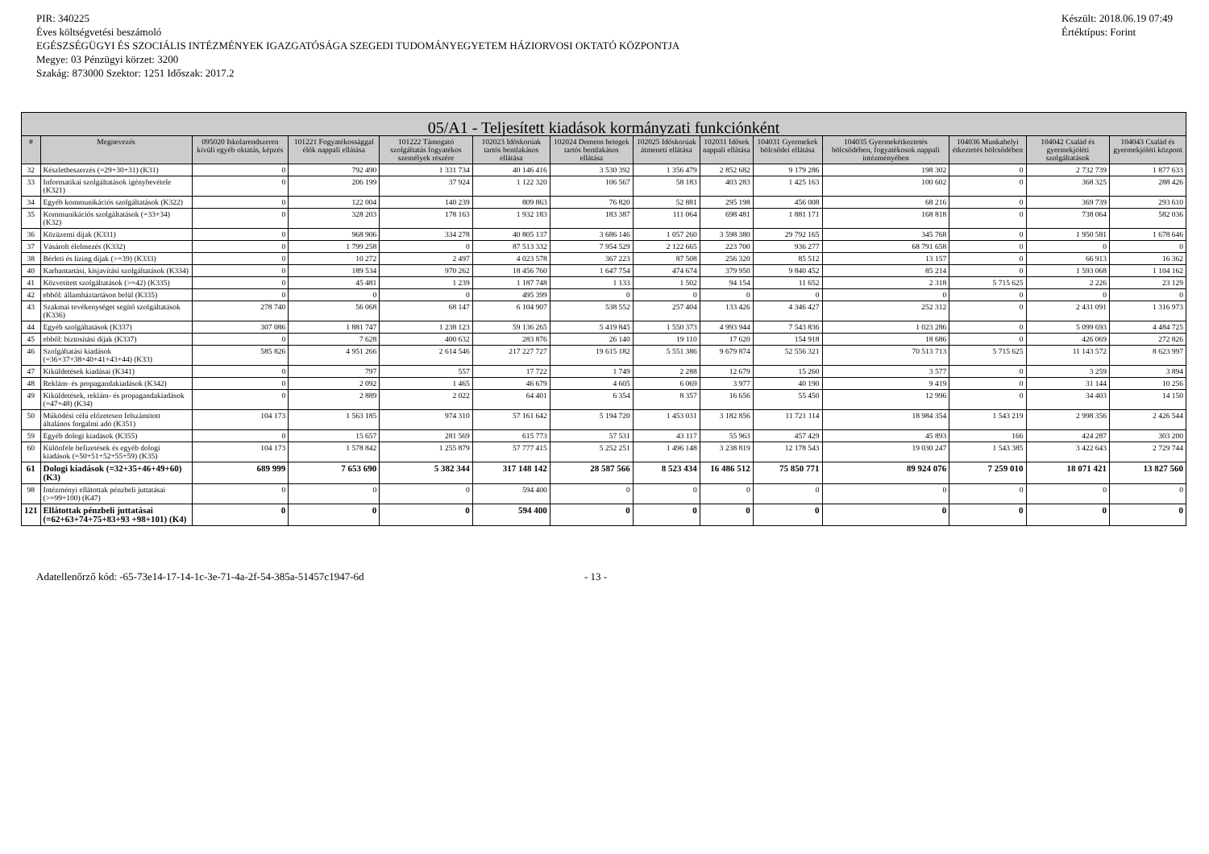PIR: 340225
Éves költségvetési beszámoló
EGÉSZSÉGÜGYI ÉS SZOCIÁLIS INTÉZMÉNYEK IGAZGATÓSÁGA SZEGEDI TUDOMÁNYEGYETEM HÁZIORVOSI OKTATÓ KÖZPONTJA
Megye: 03 Pénzügyi körzet: 3200
Szakág: 873000 Szektor: 1251 Időszak: 2017.2
Készült: 2018.06.19 07:49
Értéktípus: Forint
| 05/A1 - Teljesített kiadások kormányzati funkciónként | | | | | | | | | | | | | |
| --- | --- | --- | --- | --- | --- | --- | --- | --- | --- | --- | --- | --- | --- |
| # | Megnevezés | 095020 Iskolarendszeren kívüli egyéb oktatás, képzés | 101221 Fogyatékossággal élők nappali ellátása | 101222 Támogató szolgáltatás fogyatékos személyek részére | 102023 Időskorúak tartós bentlakásos ellátása | 102024 Demens betegek tartós bentlakásos ellátása | 102025 Időskorúak átmeneti ellátása | 102031 Idősek nappali ellátása | 104031 Gyermekek bölcsődei ellátása | 104035 Gyermekétkeztetés bölcsődében, fogyatékosok nappali intézményében | 104036 Munkahelyi étkeztetés bölcsődében | 104042 Család és gyermekjóléti szolgáltatások | 104043 Család és gyermekjóléti központ |
| 32 | Készletbeszerzés (=29+30+31) (K31) | 0 | 792 490 | 1 331 734 | 40 146 416 | 3 530 392 | 1 356 479 | 2 852 682 | 9 179 286 | 198 302 | 0 | 2 732 739 | 1 877 633 |
| 33 | Informatikai szolgáltatások igénybevétele (K321) | 0 | 206 199 | 37 924 | 1 122 320 | 106 567 | 58 183 | 403 283 | 1 425 163 | 100 602 | 0 | 368 325 | 288 426 |
| 34 | Egyéb kommunikációs szolgáltatások (K322) | 0 | 122 004 | 140 239 | 809 863 | 76 820 | 52 881 | 295 198 | 456 008 | 68 216 | 0 | 369 739 | 293 610 |
| 35 | Kommunikációs szolgáltatások (=33+34) (K32) | 0 | 328 203 | 178 163 | 1 932 183 | 183 387 | 111 064 | 698 481 | 1 881 171 | 168 818 | 0 | 738 064 | 582 036 |
| 36 | Közüzemi díjak (K331) | 0 | 968 906 | 334 278 | 40 805 137 | 3 686 146 | 1 057 260 | 3 598 380 | 29 792 165 | 345 768 | 0 | 1 950 581 | 1 678 646 |
| 37 | Vásárolt élelmezés (K332) | 0 | 1 799 258 | 0 | 87 513 332 | 7 954 529 | 2 122 665 | 223 700 | 936 277 | 68 791 658 | 0 | 0 | 0 |
| 38 | Bérleti és lízing díjak (>=39) (K333) | 0 | 10 272 | 2 497 | 4 023 578 | 367 223 | 87 508 | 256 320 | 85 512 | 13 157 | 0 | 66 913 | 16 362 |
| 40 | Karbantartási, kisjavítási szolgáltatások (K334) | 0 | 189 534 | 970 262 | 18 456 760 | 1 647 754 | 474 674 | 379 950 | 9 840 452 | 85 214 | 0 | 1 593 068 | 1 104 162 |
| 41 | Közvetített szolgáltatások (>=42) (K335) | 0 | 45 481 | 1 239 | 1 187 748 | 1 133 | 1 502 | 94 154 | 11 652 | 2 318 | 5 715 625 | 2 226 | 23 129 |
| 42 | ebből: államháztartáson belül (K335) | 0 | 0 | 0 | 495 399 | 0 | 0 | 0 | 0 | 0 | 0 | 0 | 0 |
| 43 | Szakmai tevékenységet segítő szolgáltatások (K336) | 278 740 | 56 068 | 68 147 | 6 104 907 | 538 552 | 257 404 | 133 426 | 4 346 427 | 252 312 | 0 | 2 431 091 | 1 316 973 |
| 44 | Egyéb szolgáltatások (K337) | 307 086 | 1 881 747 | 1 238 123 | 59 136 265 | 5 419 845 | 1 550 373 | 4 993 944 | 7 543 836 | 1 023 286 | 0 | 5 099 693 | 4 484 725 |
| 45 | ebből: biztosítási díjak (K337) | 0 | 7 628 | 400 632 | 283 876 | 26 140 | 19 110 | 17 620 | 154 918 | 18 686 | 0 | 426 069 | 272 826 |
| 46 | Szolgáltatási kiadások (=36+37+38+40+41+43+44) (K33) | 585 826 | 4 951 266 | 2 614 546 | 217 227 727 | 19 615 182 | 5 551 386 | 9 679 874 | 52 556 321 | 70 513 713 | 5 715 625 | 11 143 572 | 8 623 997 |
| 47 | Kiküldetések kiadásai (K341) | 0 | 797 | 557 | 17 722 | 1 749 | 2 288 | 12 679 | 15 260 | 3 577 | 0 | 3 259 | 3 894 |
| 48 | Reklám- és propagandakiadások (K342) | 0 | 2 092 | 1 465 | 46 679 | 4 605 | 6 069 | 3 977 | 40 190 | 9 419 | 0 | 31 144 | 10 256 |
| 49 | Kiküldetések, reklám- és propagandakiadások (=47+48) (K34) | 0 | 2 889 | 2 022 | 64 401 | 6 354 | 8 357 | 16 656 | 55 450 | 12 996 | 0 | 34 403 | 14 150 |
| 50 | Működési célú előzetesen felszámított általános forgalmi adó (K351) | 104 173 | 1 563 185 | 974 310 | 57 161 642 | 5 194 720 | 1 453 031 | 3 182 856 | 11 721 114 | 18 984 354 | 1 543 219 | 2 998 356 | 2 426 544 |
| 59 | Egyéb dologi kiadások (K355) | 0 | 15 657 | 281 569 | 615 773 | 57 531 | 43 117 | 55 963 | 457 429 | 45 893 | 166 | 424 287 | 303 200 |
| 60 | Különféle befizetések és egyéb dologi kiadások (=50+51+52+55+59) (K35) | 104 173 | 1 578 842 | 1 255 879 | 57 777 415 | 5 252 251 | 1 496 148 | 3 238 819 | 12 178 543 | 19 030 247 | 1 543 385 | 3 422 643 | 2 729 744 |
| 61 | Dologi kiadások (=32+35+46+49+60) (K3) | 689 999 | 7 653 690 | 5 382 344 | 317 148 142 | 28 587 566 | 8 523 434 | 16 486 512 | 75 850 771 | 89 924 076 | 7 259 010 | 18 071 421 | 13 827 560 |
| 98 | Intézményi ellátottak pénzbeli juttatásai (>=99+100) (K47) | 0 | 0 | 0 | 594 400 | 0 | 0 | 0 | 0 | 0 | 0 | 0 | 0 |
| 121 | Ellátottak pénzbeli juttatásai (=62+63+74+75+83+93 +98+101) (K4) | 0 | 0 | 0 | 594 400 | 0 | 0 | 0 | 0 | 0 | 0 | 0 | 0 |
Adatellenőrző kód: -65-73e14-17-14-1c-3e-71-4a-2f-54-385a-51457c1947-6d - 13 -